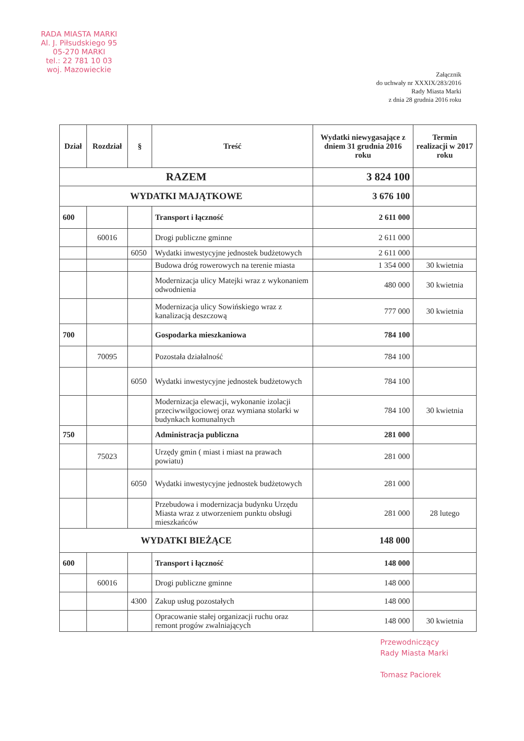RADA MIASTA MARKI
Al. J. Piłsudskiego 95
05-270 MARKI
tel.: 22 781 10 03
woj. Mazowieckie
Załącznik
do uchwały nr XXXIX/283/2016
Rady Miasta Marki
z dnia 28 grudnia 2016 roku
| Dział | Rozdział | § | Treść | Wydatki niewygasające z dniem 31 grudnia 2016 roku | Termin realizacji w 2017 roku |
| --- | --- | --- | --- | --- | --- |
| RAZEM | | | | 3 824 100 | |
| WYDATKI MAJĄTKOWE | | | | 3 676 100 | |
| 600 | | | Transport i łączność | 2 611 000 | |
| | 60016 | | Drogi publiczne gminne | 2 611 000 | |
| | | 6050 | Wydatki inwestycyjne jednostek budżetowych | 2 611 000 | |
| | | | Budowa dróg rowerowych na terenie miasta | 1 354 000 | 30 kwietnia |
| | | | Modernizacja ulicy Matejki wraz z wykonaniem odwodnienia | 480 000 | 30 kwietnia |
| | | | Modernizacja ulicy Sowińskiego wraz z kanalizacją deszczową | 777 000 | 30 kwietnia |
| 700 | | | Gospodarka mieszkaniowa | 784 100 | |
| | 70095 | | Pozostała działalność | 784 100 | |
| | | 6050 | Wydatki inwestycyjne jednostek budżetowych | 784 100 | |
| | | | Modernizacja elewacji, wykonanie izolacji przeciwwilgociowej oraz wymiana stolarki w budynkach komunalnych | 784 100 | 30 kwietnia |
| 750 | | | Administracja publiczna | 281 000 | |
| | 75023 | | Urzędy gmin ( miast i miast na prawach powiatu) | 281 000 | |
| | | 6050 | Wydatki inwestycyjne jednostek budżetowych | 281 000 | |
| | | | Przebudowa i modernizacja budynku Urzędu Miasta wraz z utworzeniem punktu obsługi mieszkańców | 281 000 | 28 lutego |
| WYDATKI BIEŻĄCE | | | | 148 000 | |
| 600 | | | Transport i łączność | 148 000 | |
| | 60016 | | Drogi publiczne gminne | 148 000 | |
| | | 4300 | Zakup usług pozostałych | 148 000 | |
| | | | Opracowanie stałej organizacji ruchu oraz remont progów zwalniających | 148 000 | 30 kwietnia |
Przewodniczący
Rady Miasta Marki
Tomasz Paciorek